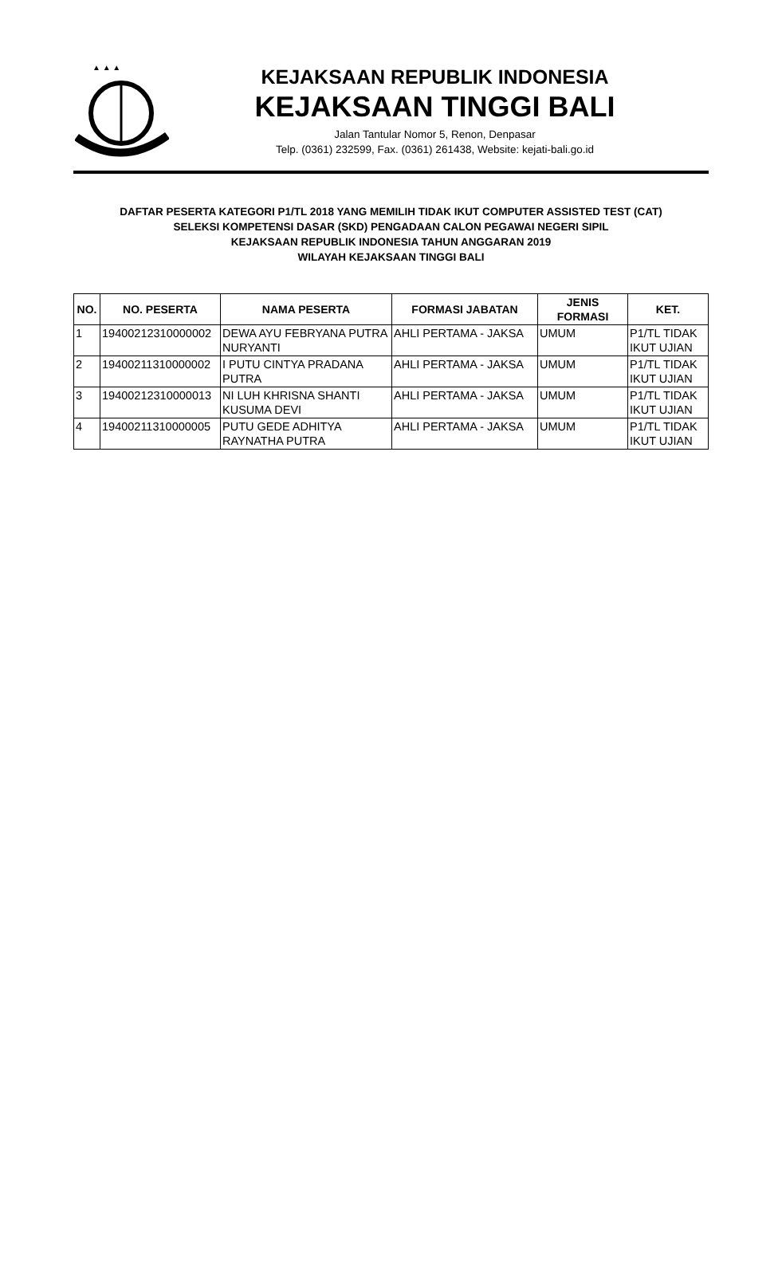▲ ▲ ▲
KEJAKSAAN REPUBLIK INDONESIA
KEJAKSAAN TINGGI BALI
Jalan Tantular Nomor 5, Renon, Denpasar
Telp. (0361) 232599, Fax. (0361) 261438, Website: kejati-bali.go.id
DAFTAR PESERTA KATEGORI P1/TL 2018 YANG MEMILIH TIDAK IKUT COMPUTER ASSISTED TEST (CAT)
SELEKSI KOMPETENSI DASAR (SKD) PENGADAAN CALON PEGAWAI NEGERI SIPIL
KEJAKSAAN REPUBLIK INDONESIA TAHUN ANGGARAN 2019
WILAYAH KEJAKSAAN TINGGI BALI
| NO. | NO. PESERTA | NAMA PESERTA | FORMASI JABATAN | JENIS FORMASI | KET. |
| --- | --- | --- | --- | --- | --- |
| 1 | 19400212310000002 | DEWA AYU FEBRYANA PUTRA NURYANTI | AHLI PERTAMA - JAKSA | UMUM | P1/TL TIDAK IKUT UJIAN |
| 2 | 19400211310000002 | I PUTU CINTYA PRADANA PUTRA | AHLI PERTAMA - JAKSA | UMUM | P1/TL TIDAK IKUT UJIAN |
| 3 | 19400212310000013 | NI LUH KHRISNA SHANTI KUSUMA DEVI | AHLI PERTAMA - JAKSA | UMUM | P1/TL TIDAK IKUT UJIAN |
| 4 | 19400211310000005 | PUTU GEDE ADHITYA RAYNATHA PUTRA | AHLI PERTAMA - JAKSA | UMUM | P1/TL TIDAK IKUT UJIAN |